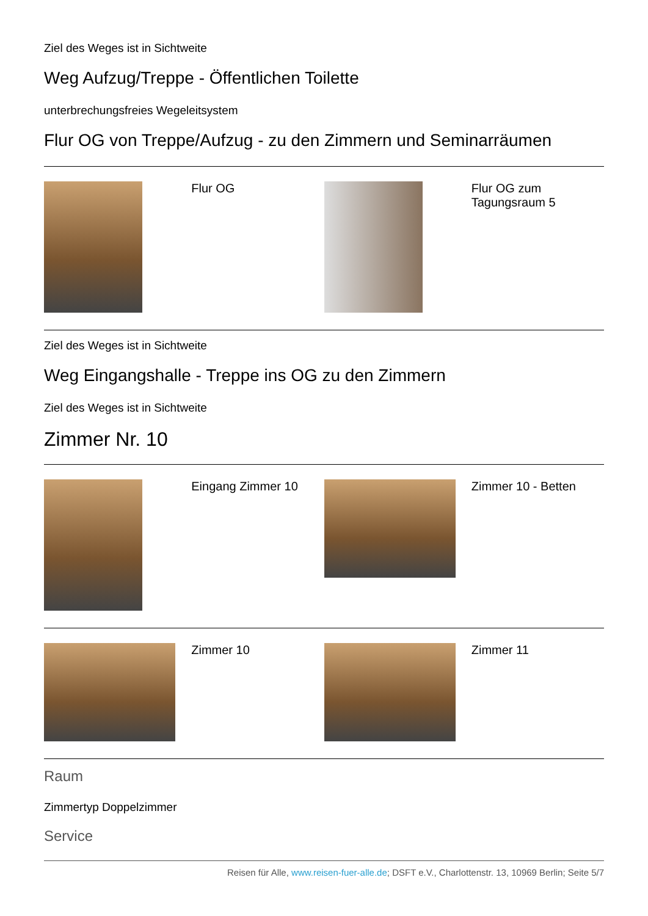Ziel des Weges ist in Sichtweite
Weg Aufzug/Treppe - Öffentlichen Toilette
unterbrechungsfreies Wegeleitsystem
Flur OG von Treppe/Aufzug - zu den Zimmern und Seminarräumen
| | Flur OG | | Flur OG zum Tagungsraum 5 |
Ziel des Weges ist in Sichtweite
Weg Eingangshalle - Treppe ins OG zu den Zimmern
Ziel des Weges ist in Sichtweite
Zimmer Nr. 10
| | Eingang Zimmer 10 | | Zimmer 10 - Betten |
| | Zimmer 10 | | Zimmer 11 |
Raum
Zimmertyp Doppelzimmer
Service
Reisen für Alle, www.reisen-fuer-alle.de; DSFT e.V., Charlottenstr. 13, 10969 Berlin; Seite 5/7